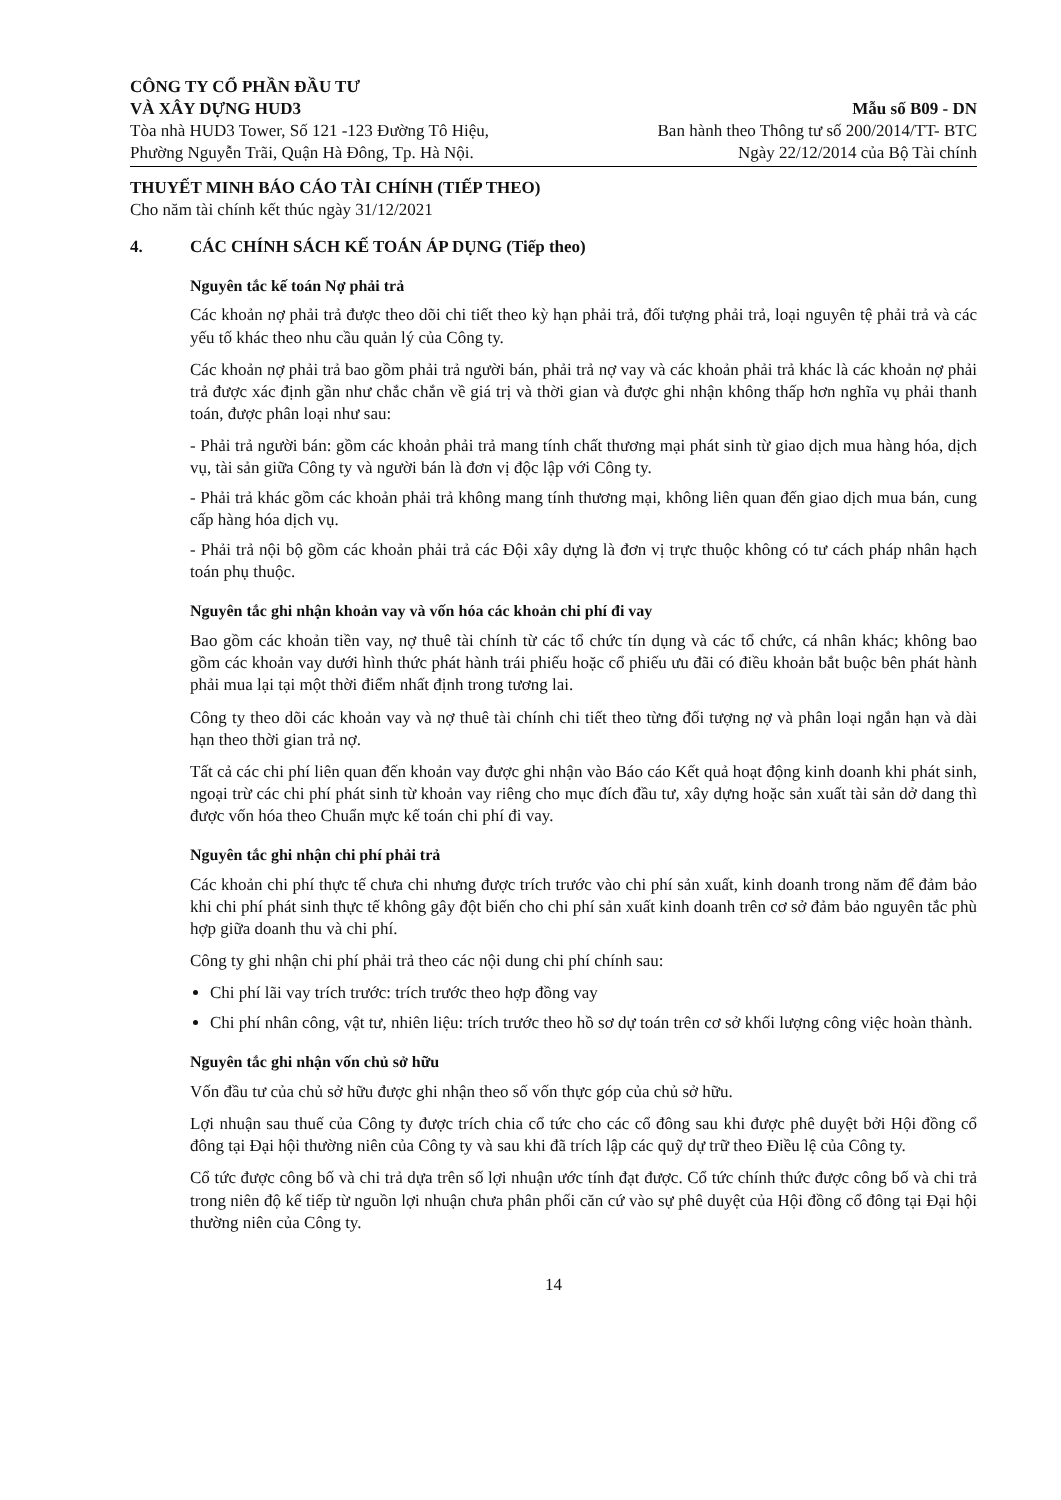CÔNG TY CỔ PHẦN ĐẦU TƯ
VÀ XÂY DỰNG HUD3
Tòa nhà HUD3 Tower, Số 121 -123 Đường Tô Hiệu,
Phường Nguyễn Trãi, Quận Hà Đông, Tp. Hà Nội.
Mẫu số B09 - DN
Ban hành theo Thông tư số 200/2014/TT- BTC
Ngày 22/12/2014 của Bộ Tài chính
THUYẾT MINH BÁO CÁO TÀI CHÍNH (TIẾP THEO)
Cho năm tài chính kết thúc ngày 31/12/2021
4. CÁC CHÍNH SÁCH KẾ TOÁN ÁP DỤNG (Tiếp theo)
Nguyên tắc kế toán Nợ phải trả
Các khoản nợ phải trả được theo dõi chi tiết theo kỳ hạn phải trả, đối tượng phải trả, loại nguyên tệ phải trả và các yếu tố khác theo nhu cầu quản lý của Công ty.
Các khoản nợ phải trả bao gồm phải trả người bán, phải trả nợ vay và các khoản phải trả khác là các khoản nợ phải trả được xác định gần như chắc chắn về giá trị và thời gian và được ghi nhận không thấp hơn nghĩa vụ phải thanh toán, được phân loại như sau:
- Phải trả người bán: gồm các khoản phải trả mang tính chất thương mại phát sinh từ giao dịch mua hàng hóa, dịch vụ, tài sản giữa Công ty và người bán là đơn vị độc lập với Công ty.
- Phải trả khác gồm các khoản phải trả không mang tính thương mại, không liên quan đến giao dịch mua bán, cung cấp hàng hóa dịch vụ.
- Phải trả nội bộ gồm các khoản phải trả các Đội xây dựng là đơn vị trực thuộc không có tư cách pháp nhân hạch toán phụ thuộc.
Nguyên tắc ghi nhận khoản vay và vốn hóa các khoản chi phí đi vay
Bao gồm các khoản tiền vay, nợ thuê tài chính từ các tổ chức tín dụng và các tổ chức, cá nhân khác; không bao gồm các khoản vay dưới hình thức phát hành trái phiếu hoặc cổ phiếu ưu đãi có điều khoản bắt buộc bên phát hành phải mua lại tại một thời điểm nhất định trong tương lai.
Công ty theo dõi các khoản vay và nợ thuê tài chính chi tiết theo từng đối tượng nợ và phân loại ngắn hạn và dài hạn theo thời gian trả nợ.
Tất cả các chi phí liên quan đến khoản vay được ghi nhận vào Báo cáo Kết quả hoạt động kinh doanh khi phát sinh, ngoại trừ các chi phí phát sinh từ khoản vay riêng cho mục đích đầu tư, xây dựng hoặc sản xuất tài sản dở dang thì được vốn hóa theo Chuẩn mực kế toán chi phí đi vay.
Nguyên tắc ghi nhận chi phí phải trả
Các khoản chi phí thực tế chưa chi nhưng được trích trước vào chi phí sản xuất, kinh doanh trong năm để đảm bảo khi chi phí phát sinh thực tế không gây đột biến cho chi phí sản xuất kinh doanh trên cơ sở đảm bảo nguyên tắc phù hợp giữa doanh thu và chi phí.
Công ty ghi nhận chi phí phải trả theo các nội dung chi phí chính sau:
Chi phí lãi vay trích trước: trích trước theo hợp đồng vay
Chi phí nhân công, vật tư, nhiên liệu: trích trước theo hồ sơ dự toán trên cơ sở khối lượng công việc hoàn thành.
Nguyên tắc ghi nhận vốn chủ sở hữu
Vốn đầu tư của chủ sở hữu được ghi nhận theo số vốn thực góp của chủ sở hữu.
Lợi nhuận sau thuế của Công ty được trích chia cổ tức cho các cổ đông sau khi được phê duyệt bởi Hội đồng cổ đông tại Đại hội thường niên của Công ty và sau khi đã trích lập các quỹ dự trữ theo Điều lệ của Công ty.
Cổ tức được công bố và chi trả dựa trên số lợi nhuận ước tính đạt được. Cổ tức chính thức được công bố và chi trả trong niên độ kế tiếp từ nguồn lợi nhuận chưa phân phối căn cứ vào sự phê duyệt của Hội đồng cổ đông tại Đại hội thường niên của Công ty.
14